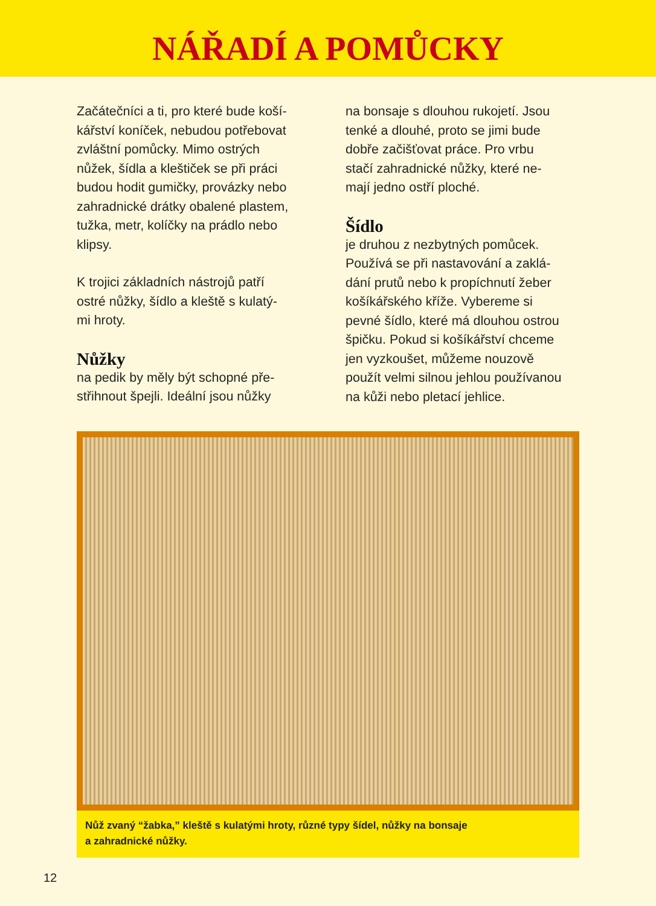NÁŘADÍ A POMŮCKY
Začátečníci a ti, pro které bude koší-
kářství koníček, nebudou potřebovat
zvláštní pomůcky. Mimo ostrých
nůžek, šídla a kleštiček se při práci
budou hodit gumičky, provázky nebo
zahradnické drátky obalené plastem,
tužka, metr, kolíčky na prádlo nebo
klipsy.
K trojici základních nástrojů patří
ostré nůžky, šídlo a kleště s kulatý-
mi hroty.
Nůžky
na pedik by měly být schopné pře-
střihnout špejli. Ideální jsou nůžky
na bonsaje s dlouhou rukojetí. Jsou
tenké a dlouhé, proto se jimi bude
dobře začišťovat práce. Pro vrbu
stačí zahradnické nůžky, které ne-
mají jedno ostří ploché.
Šídlo
je druhou z nezbytných pomůcek.
Používá se při nastavování a zaklá-
dání prutů nebo k propíchnutí žeber
košíkářského kříže. Vybereme si
pevné šídlo, které má dlouhou ostrou
špičku. Pokud si košíkářství chceme
jen vyzkoušet, můžeme nouzově
použít velmi silnou jehlou používanou
na kůži nebo pletací jehlice.
Nůž zvaný “žabka,” kleště s kulatými hroty, různé typy šídel, nůžky na bonsaje
a zahradnické nůžky.
12